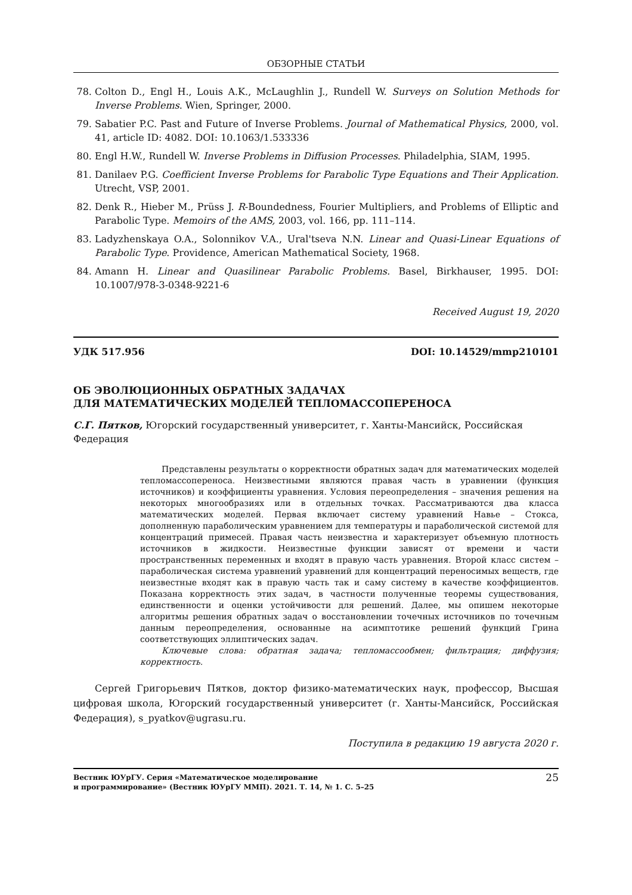ОБЗОРНЫЕ СТАТЬИ
78. Colton D., Engl H., Louis A.K., McLaughlin J., Rundell W. Surveys on Solution Methods for Inverse Problems. Wien, Springer, 2000.
79. Sabatier P.C. Past and Future of Inverse Problems. Journal of Mathematical Physics, 2000, vol. 41, article ID: 4082. DOI: 10.1063/1.533336
80. Engl H.W., Rundell W. Inverse Problems in Diffusion Processes. Philadelphia, SIAM, 1995.
81. Danilaev P.G. Coefficient Inverse Problems for Parabolic Type Equations and Their Application. Utrecht, VSP, 2001.
82. Denk R., Hieber M., Prüss J. R-Boundedness, Fourier Multipliers, and Problems of Elliptic and Parabolic Type. Memoirs of the AMS, 2003, vol. 166, pp. 111–114.
83. Ladyzhenskaya O.A., Solonnikov V.A., Ural'tseva N.N. Linear and Quasi-Linear Equations of Parabolic Type. Providence, American Mathematical Society, 1968.
84. Amann H. Linear and Quasilinear Parabolic Problems. Basel, Birkhauser, 1995. DOI: 10.1007/978-3-0348-9221-6
Received August 19, 2020
УДК 517.956 DOI: 10.14529/mmp210101
ОБ ЭВОЛЮЦИОННЫХ ОБРАТНЫХ ЗАДАЧАХ
ДЛЯ МАТЕМАТИЧЕСКИХ МОДЕЛЕЙ ТЕПЛОМАССОПЕРЕНОСА
С.Г. Пятков, Югорский государственный университет, г. Ханты-Мансийск, Российская Федерация
Представлены результаты о корректности обратных задач для математических моделей тепломассопереноса. Неизвестными являются правая часть в уравнении (функция источников) и коэффициенты уравнения. Условия переопределения – значения решения на некоторых многообразиях или в отдельных точках. Рассматриваются два класса математических моделей. Первая включает систему уравнений Навье – Стокса, дополненную параболическим уравнением для температуры и параболической системой для концентраций примесей. Правая часть неизвестна и характеризует объемную плотность источников в жидкости. Неизвестные функции зависят от времени и части пространственных переменных и входят в правую часть уравнения. Второй класс систем – параболическая система уравнений уравнений для концентраций переносимых веществ, где неизвестные входят как в правую часть так и саму систему в качестве коэффициентов. Показана корректность этих задач, в частности полученные теоремы существования, единственности и оценки устойчивости для решений. Далее, мы опишем некоторые алгоритмы решения обратных задач о восстановлении точечных источников по точечным данным переопределения, основанные на асимптотике решений функций Грина соответствующих эллиптических задач.
Ключевые слова: обратная задача; тепломассообмен; фильтрация; диффузия; корректность.
Сергей Григорьевич Пятков, доктор физико-математических наук, профессор, Высшая цифровая школа, Югорский государственный университет (г. Ханты-Мансийск, Российская Федерация), s_pyatkov@ugrasu.ru.
Поступила в редакцию 19 августа 2020 г.
Вестник ЮУрГУ. Серия «Математическое моделирование
и программирование» (Вестник ЮУрГУ ММП). 2021. Т. 14, № 1. С. 5–25
25